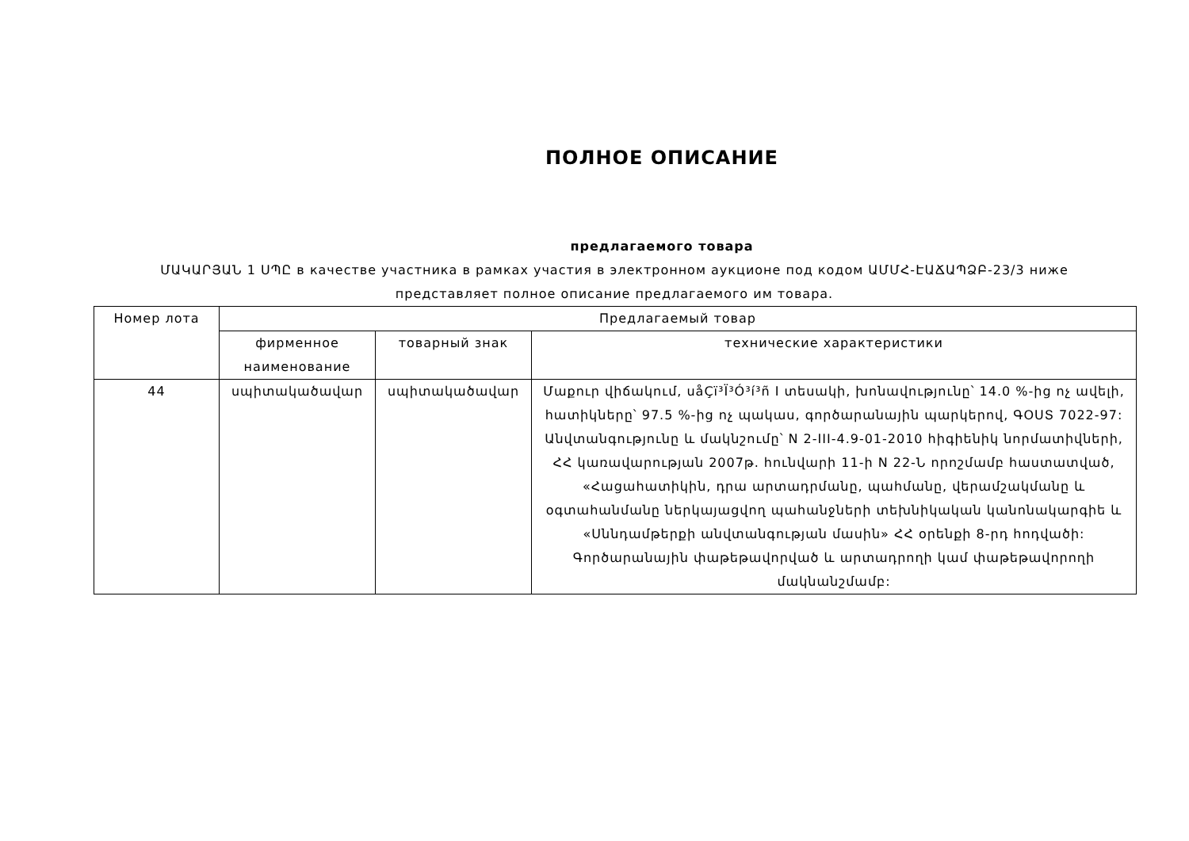ПОЛНОЕ ОПИСАНИЕ
предлагаемого товара
ՄԱԿԱՐՅԱՆ 1 ՍՊԸ в качестве участника в рамках участия в электронном аукционе под кодом ԱՄՄՀ-ԷԱՃԱՊՁԲ-23/3 ниже представляет полное описание предлагаемого им товара.
| Номер лота | Предлагаемый товар | | |
| --- | --- | --- | --- |
| | фирменное наименование | товарный знак | технические характеристики |
| 44 | սպիտակածավար | սպիտակածավար | Մաքուր վիճակում, սåÇï³Ï³Ó³í³ñ I տեսակի, խոնավությունը՝ 14.0 %-ից ոչ ավելի, հատիկները՝ 97.5 %-ից ոչ պակաս, գործարանային պարկերով, ԳՕՍՏ 7022-97: Անվտանգությունը և մակնշումը՝ N 2-III-4.9-01-2010 հիգիենիկ նորմատիվների, ՀՀ կառավարության 2007թ. հունվարի 11-ի N 22-Ն որոշմամբ հաստատված, «Հացահատիկին, դրա արտադրմանը, պահմանը, վերամշակմանը և օգտահանմանը ներկայացվող պահանջների տեխնիկական կանոնակարգիե և «Սննդամթերքի անվտանգության մասին» ՀՀ օրենքի 8-րդ հոդվածի: Գործարանային փաթեթավորված և արտադրողի կամ փաթեթավորողի մակնանշմամբ: |